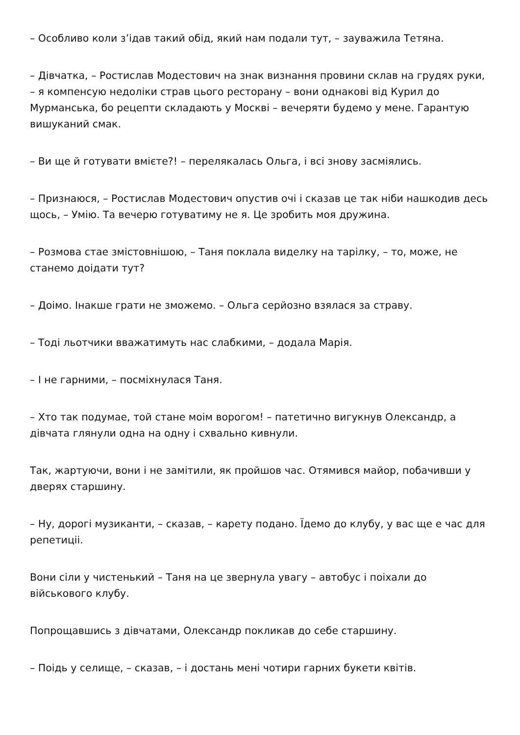– Особливо коли з’ідав такий обід, який нам подали тут, – зауважила Тетяна.
– Дівчатка, – Ростислав Модестович на знак визнання провини склав на грудях руки, – я компенсую недоліки страв цього ресторану – вони однакові від Курил до Мурманська, бо рецепти складають у Москві – вечеряти будемо у мене. Гарантую вишуканий смак.
– Ви ще й готувати вмієте?! – перелякалась Ольга, і всі знову засміялись.
– Признаюся, – Ростислав Модестович опустив очі і сказав це так ніби нашкодив десь щось, – Умію. Та вечерю готуватиму не я. Це зробить моя дружина.
– Розмова стае змістовнішою, – Таня поклала виделку на тарілку, – то, може, не станемо доідати тут?
– Доімо. Інакше грати не зможемо. – Ольга серйозно взялася за страву.
– Тоді льотчики вважатимуть нас слабкими, – додала Марія.
– І не гарними, – посміхнулася Таня.
– Хто так подумае, той стане моім ворогом! – патетично вигукнув Олександр, а дівчата глянули одна на одну і схвально кивнули.
Так, жартуючи, вони і не замітили, як пройшов час. Отямився майор, побачивши у дверях старшину.
– Ну, дорогі музиканти, – сказав, – карету подано. Їдемо до клубу, у вас ще е час для репетиціі.
Вони сіли у чистенький – Таня на це звернула увагу – автобус і поіхали до військового клубу.
Попрощавшись з дівчатами, Олександр покликав до себе старшину.
– Поідь у селище, – сказав, – і достань мені чотири гарних букети квітів.